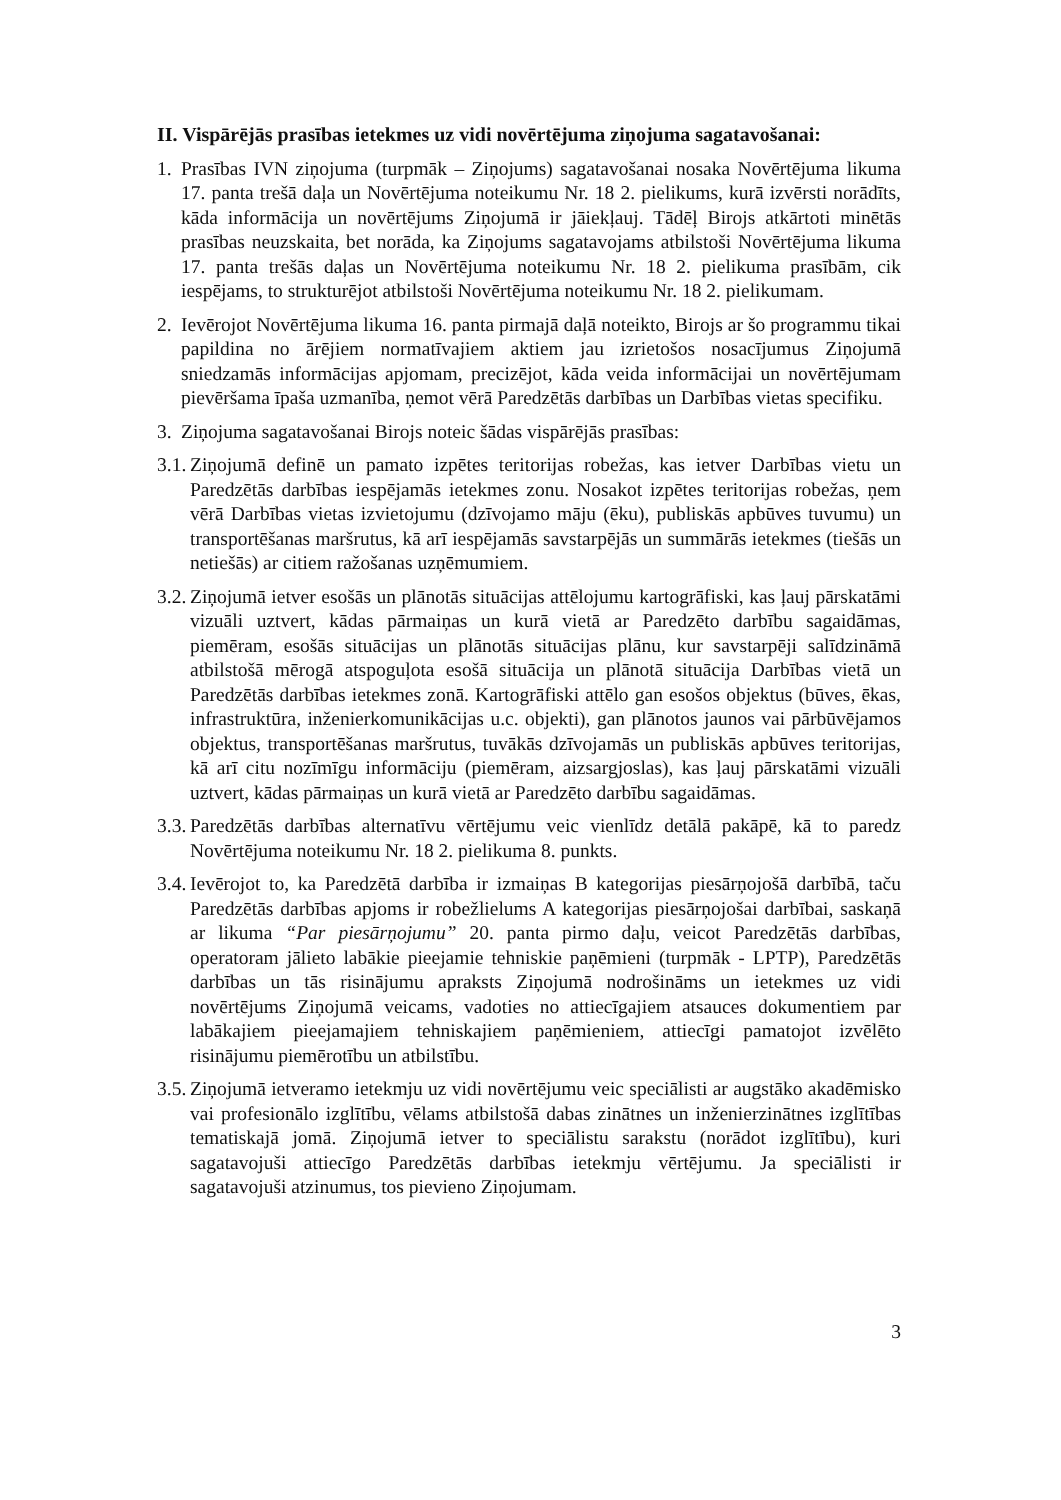II. Vispārējās prasības ietekmes uz vidi novērtējuma ziņojuma sagatavošanai:
1. Prasības IVN ziņojuma (turpmāk – Ziņojums) sagatavošanai nosaka Novērtējuma likuma 17. panta trešā daļa un Novērtējuma noteikumu Nr. 18 2. pielikums, kurā izvērsti norādīts, kāda informācija un novērtējums Ziņojumā ir jāiekļauj. Tādēļ Birojs atkārtoti minētās prasības neuzskaita, bet norāda, ka Ziņojums sagatavojams atbilstoši Novērtējuma likuma 17. panta trešās daļas un Novērtējuma noteikumu Nr. 18 2. pielikuma prasībām, cik iespējams, to strukturējot atbilstoši Novērtējuma noteikumu Nr. 18 2. pielikumam.
2. Ievērojot Novērtējuma likuma 16. panta pirmajā daļā noteikto, Birojs ar šo programmu tikai papildina no ārējiem normatīvajiem aktiem jau izrietošos nosacījumus Ziņojumā sniedzamās informācijas apjomam, precizējot, kāda veida informācijai un novērtējumam pievēršama īpaša uzmanība, ņemot vērā Paredzētās darbības un Darbības vietas specifiku.
3. Ziņojuma sagatavošanai Birojs noteic šādas vispārējās prasības:
3.1.
Ziņojumā definē un pamato izpētes teritorijas robežas, kas ietver Darbības vietu un Paredzētās darbības iespējamās ietekmes zonu. Nosakot izpētes teritorijas robežas, ņem vērā Darbības vietas izvietojumu (dzīvojamo māju (ēku), publiskās apbūves tuvumu) un transportēšanas maršrutus, kā arī iespējamās savstarpējās un summārās ietekmes (tiešās un netiešās) ar citiem ražošanas uzņēmumiem.
3.2.
Ziņojumā ietver esošās un plānotās situācijas attēlojumu kartogrāfiski, kas ļauj pārskatāmi vizuāli uztvert, kādas pārmaiņas un kurā vietā ar Paredzēto darbību sagaidāmas, piemēram, esošās situācijas un plānotās situācijas plānu, kur savstarpēji salīdzināmā atbilstošā mērogā atspoguļota esošā situācija un plānotā situācija Darbības vietā un Paredzētās darbības ietekmes zonā. Kartogrāfiski attēlo gan esošos objektus (būves, ēkas, infrastruktūra, inženierkomunikācijas u.c. objekti), gan plānotos jaunos vai pārbūvējamos objektus, transportēšanas maršrutus, tuvākās dzīvojamās un publiskās apbūves teritorijas, kā arī citu nozīmīgu informāciju (piemēram, aizsargjoslas), kas ļauj pārskatāmi vizuāli uztvert, kādas pārmaiņas un kurā vietā ar Paredzēto darbību sagaidāmas.
3.3.
Paredzētās darbības alternatīvu vērtējumu veic vienlīdz detālā pakāpē, kā to paredz Novērtējuma noteikumu Nr. 18 2. pielikuma 8. punkts.
3.4.
Ievērojot to, ka Paredzētā darbība ir izmaiņas B kategorijas piesārņojošā darbībā, taču Paredzētās darbības apjoms ir robežlielums A kategorijas piesārņojošai darbībai, saskaņā ar likuma “Par piesārņojumu” 20. panta pirmo daļu, veicot Paredzētās darbības, operatoram jālieto labākie pieejamie tehniskie paņēmieni (turpmāk - LPTP), Paredzētās darbības un tās risinājumu apraksts Ziņojumā nodrošināms un ietekmes uz vidi novērtējums Ziņojumā veicams, vadoties no attiecīgajiem atsauces dokumentiem par labākajiem pieejamajiem tehniskajiem paņēmieniem, attiecīgi pamatojot izvēlēto risinājumu piemērotību un atbilstību.
3.5.
Ziņojumā ietveramo ietekmju uz vidi novērtējumu veic speciālisti ar augstāko akadēmisko vai profesionālo izglītību, vēlams atbilstošā dabas zinātnes un inženierzinātnes izglītības tematiskajā jomā. Ziņojumā ietver to speciālistu sarakstu (norādot izglītību), kuri sagatavojuši attiecīgo Paredzētās darbības ietekmju vērtējumu. Ja speciālisti ir sagatavojuši atzinumus, tos pievieno Ziņojumam.
3